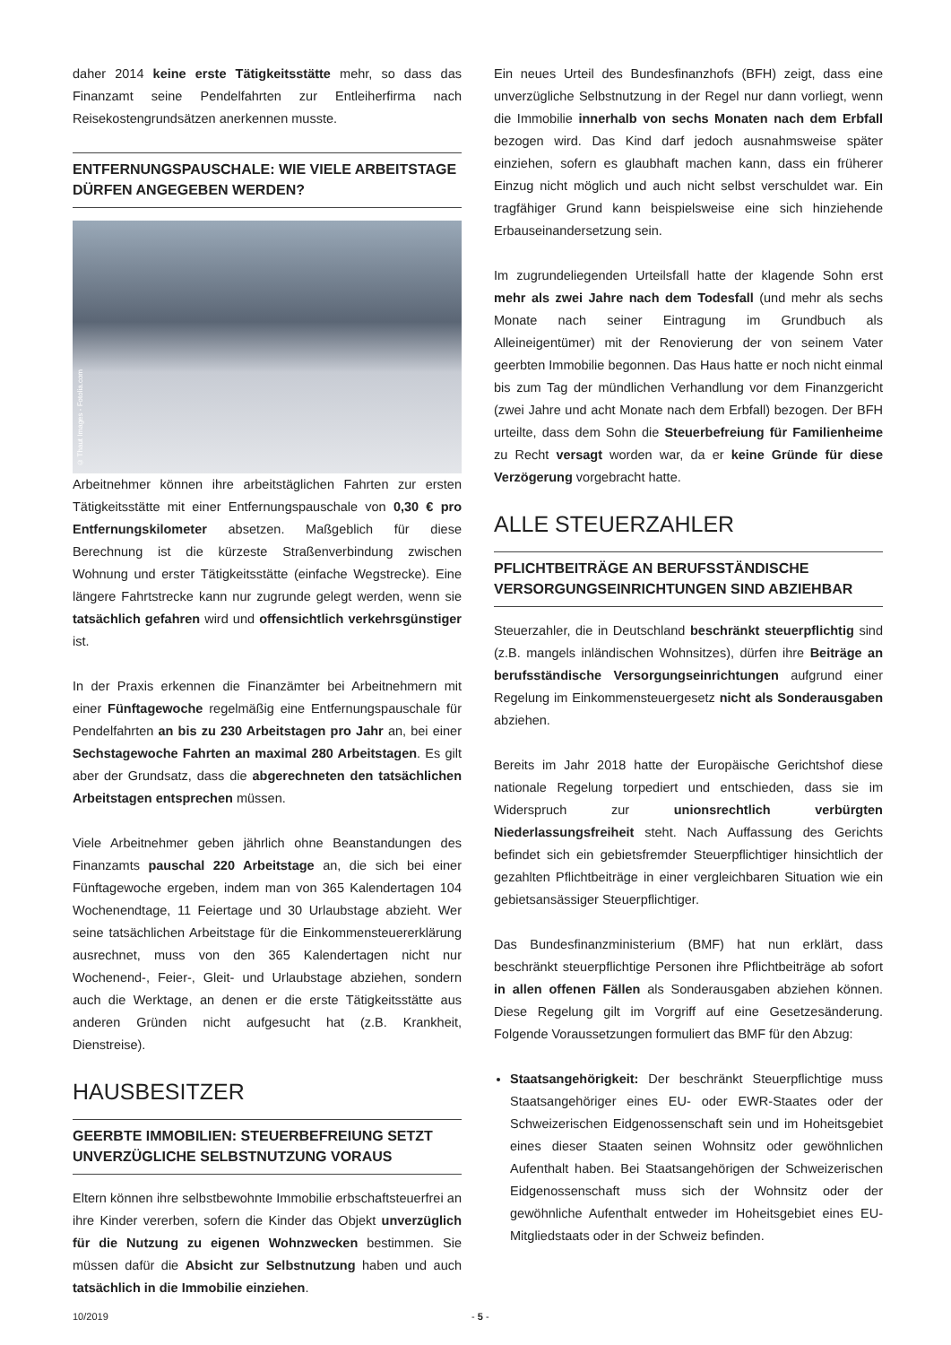daher 2014 keine erste Tätigkeitsstätte mehr, so dass das Finanzamt seine Pendelfahrten zur Entleiherfirma nach Reisekostengrundsätzen anerkennen musste.
ENTFERNUNGSPAUSCHALE: WIE VIELE ARBEITSTAGE DÜRFEN ANGEGEBEN WERDEN?
© Thaut Images - Fotolia.com
Arbeitnehmer können ihre arbeitstäglichen Fahrten zur ersten Tätigkeitsstätte mit einer Entfernungspauschale von 0,30 € pro Entfernungskilometer absetzen. Maßgeblich für diese Berechnung ist die kürzeste Straßenverbindung zwischen Wohnung und erster Tätigkeitsstätte (einfache Wegstrecke). Eine längere Fahrtstrecke kann nur zugrunde gelegt werden, wenn sie tatsächlich gefahren wird und offensichtlich verkehrsgünstiger ist.
In der Praxis erkennen die Finanzämter bei Arbeitnehmern mit einer Fünftagewoche regelmäßig eine Entfernungspauschale für Pendelfahrten an bis zu 230 Arbeitstagen pro Jahr an, bei einer Sechstagewoche Fahrten an maximal 280 Arbeitstagen. Es gilt aber der Grundsatz, dass die abgerechneten den tatsächlichen Arbeitstagen entsprechen müssen.
Viele Arbeitnehmer geben jährlich ohne Beanstandungen des Finanzamts pauschal 220 Arbeitstage an, die sich bei einer Fünftagewoche ergeben, indem man von 365 Kalendertagen 104 Wochenendtage, 11 Feiertage und 30 Urlaubstage abzieht. Wer seine tatsächlichen Arbeitstage für die Einkommensteuererklärung ausrechnet, muss von den 365 Kalendertagen nicht nur Wochenend-, Feier-, Gleit- und Urlaubstage abziehen, sondern auch die Werktage, an denen er die erste Tätigkeitsstätte aus anderen Gründen nicht aufgesucht hat (z.B. Krankheit, Dienstreise).
HAUSBESITZER
GEERBTE IMMOBILIEN: STEUERBEFREIUNG SETZT UNVERZÜGLICHE SELBSTNUTZUNG VORAUS
Eltern können ihre selbstbewohnte Immobilie erbschaftsteuerfrei an ihre Kinder vererben, sofern die Kinder das Objekt unverzüglich für die Nutzung zu eigenen Wohnzwecken bestimmen. Sie müssen dafür die Absicht zur Selbstnutzung haben und auch tatsächlich in die Immobilie einziehen.
Ein neues Urteil des Bundesfinanzhofs (BFH) zeigt, dass eine unverzügliche Selbstnutzung in der Regel nur dann vorliegt, wenn die Immobilie innerhalb von sechs Monaten nach dem Erbfall bezogen wird. Das Kind darf jedoch ausnahmsweise später einziehen, sofern es glaubhaft machen kann, dass ein früherer Einzug nicht möglich und auch nicht selbst verschuldet war. Ein tragfähiger Grund kann beispielsweise eine sich hinziehende Erbauseinandersetzung sein.
Im zugrundeliegenden Urteilsfall hatte der klagende Sohn erst mehr als zwei Jahre nach dem Todesfall (und mehr als sechs Monate nach seiner Eintragung im Grundbuch als Alleineigentümer) mit der Renovierung der von seinem Vater geerbten Immobilie begonnen. Das Haus hatte er noch nicht einmal bis zum Tag der mündlichen Verhandlung vor dem Finanzgericht (zwei Jahre und acht Monate nach dem Erbfall) bezogen. Der BFH urteilte, dass dem Sohn die Steuerbefreiung für Familienheime zu Recht versagt worden war, da er keine Gründe für diese Verzögerung vorgebracht hatte.
ALLE STEUERZAHLER
PFLICHTBEITRÄGE AN BERUFSSTÄNDISCHE VERSORGUNGSEINRICHTUNGEN SIND ABZIEHBAR
Steuerzahler, die in Deutschland beschränkt steuerpflichtig sind (z.B. mangels inländischen Wohnsitzes), dürfen ihre Beiträge an berufsständische Versorgungseinrichtungen aufgrund einer Regelung im Einkommensteuergesetz nicht als Sonderausgaben abziehen.
Bereits im Jahr 2018 hatte der Europäische Gerichtshof diese nationale Regelung torpediert und entschieden, dass sie im Widerspruch zur unionsrechtlich verbürgten Niederlassungsfreiheit steht. Nach Auffassung des Gerichts befindet sich ein gebietsfremder Steuerpflichtiger hinsichtlich der gezahlten Pflichtbeiträge in einer vergleichbaren Situation wie ein gebietsansässiger Steuerpflichtiger.
Das Bundesfinanzministerium (BMF) hat nun erklärt, dass beschränkt steuerpflichtige Personen ihre Pflichtbeiträge ab sofort in allen offenen Fällen als Sonderausgaben abziehen können. Diese Regelung gilt im Vorgriff auf eine Gesetzesänderung. Folgende Voraussetzungen formuliert das BMF für den Abzug:
Staatsangehörigkeit: Der beschränkt Steuerpflichtige muss Staatsangehöriger eines EU- oder EWR-Staates oder der Schweizerischen Eidgenossenschaft sein und im Hoheitsgebiet eines dieser Staaten seinen Wohnsitz oder gewöhnlichen Aufenthalt haben. Bei Staatsangehörigen der Schweizerischen Eidgenossenschaft muss sich der Wohnsitz oder der gewöhnliche Aufenthalt entweder im Hoheitsgebiet eines EU-Mitgliedstaats oder in der Schweiz befinden.
10/2019 - 5 -